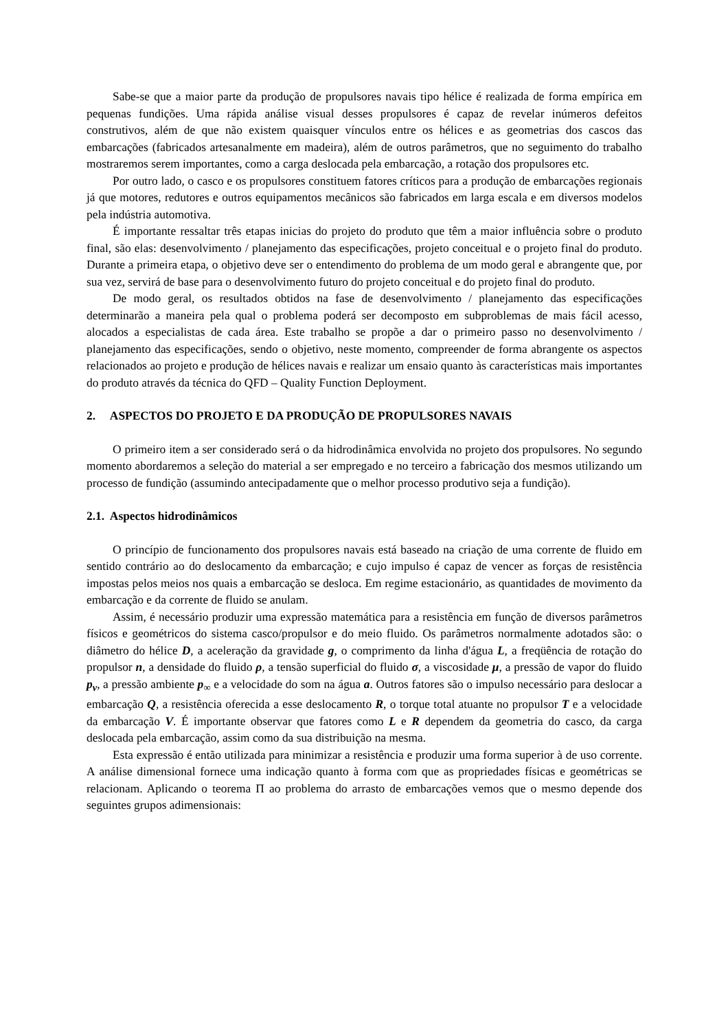Sabe-se que a maior parte da produção de propulsores navais tipo hélice é realizada de forma empírica em pequenas fundições. Uma rápida análise visual desses propulsores é capaz de revelar inúmeros defeitos construtivos, além de que não existem quaisquer vínculos entre os hélices e as geometrias dos cascos das embarcações (fabricados artesanalmente em madeira), além de outros parâmetros, que no seguimento do trabalho mostraremos serem importantes, como a carga deslocada pela embarcação, a rotação dos propulsores etc.
Por outro lado, o casco e os propulsores constituem fatores críticos para a produção de embarcações regionais já que motores, redutores e outros equipamentos mecânicos são fabricados em larga escala e em diversos modelos pela indústria automotiva.
É importante ressaltar três etapas inicias do projeto do produto que têm a maior influência sobre o produto final, são elas: desenvolvimento / planejamento das especificações, projeto conceitual e o projeto final do produto. Durante a primeira etapa, o objetivo deve ser o entendimento do problema de um modo geral e abrangente que, por sua vez, servirá de base para o desenvolvimento futuro do projeto conceitual e do projeto final do produto.
De modo geral, os resultados obtidos na fase de desenvolvimento / planejamento das especificações determinarão a maneira pela qual o problema poderá ser decomposto em subproblemas de mais fácil acesso, alocados a especialistas de cada área. Este trabalho se propõe a dar o primeiro passo no desenvolvimento / planejamento das especificações, sendo o objetivo, neste momento, compreender de forma abrangente os aspectos relacionados ao projeto e produção de hélices navais e realizar um ensaio quanto às características mais importantes do produto através da técnica do QFD – Quality Function Deployment.
2. ASPECTOS DO PROJETO E DA PRODUÇÃO DE PROPULSORES NAVAIS
O primeiro item a ser considerado será o da hidrodinâmica envolvida no projeto dos propulsores. No segundo momento abordaremos a seleção do material a ser empregado e no terceiro a fabricação dos mesmos utilizando um processo de fundição (assumindo antecipadamente que o melhor processo produtivo seja a fundição).
2.1. Aspectos hidrodinâmicos
O princípio de funcionamento dos propulsores navais está baseado na criação de uma corrente de fluido em sentido contrário ao do deslocamento da embarcação; e cujo impulso é capaz de vencer as forças de resistência impostas pelos meios nos quais a embarcação se desloca. Em regime estacionário, as quantidades de movimento da embarcação e da corrente de fluido se anulam.
Assim, é necessário produzir uma expressão matemática para a resistência em função de diversos parâmetros físicos e geométricos do sistema casco/propulsor e do meio fluido. Os parâmetros normalmente adotados são: o diâmetro do hélice D, a aceleração da gravidade g, o comprimento da linha d'água L, a freqüência de rotação do propulsor n, a densidade do fluido ρ, a tensão superficial do fluido σ, a viscosidade μ, a pressão de vapor do fluido p<sub>v</sub>, a pressão ambiente p<sub>∞</sub> e a velocidade do som na água a. Outros fatores são o impulso necessário para deslocar a embarcação Q, a resistência oferecida a esse deslocamento R, o torque total atuante no propulsor T e a velocidade da embarcação V. É importante observar que fatores como L e R dependem da geometria do casco, da carga deslocada pela embarcação, assim como da sua distribuição na mesma.
Esta expressão é então utilizada para minimizar a resistência e produzir uma forma superior à de uso corrente. A análise dimensional fornece uma indicação quanto à forma com que as propriedades físicas e geométricas se relacionam. Aplicando o teorema Π ao problema do arrasto de embarcações vemos que o mesmo depende dos seguintes grupos adimensionais: